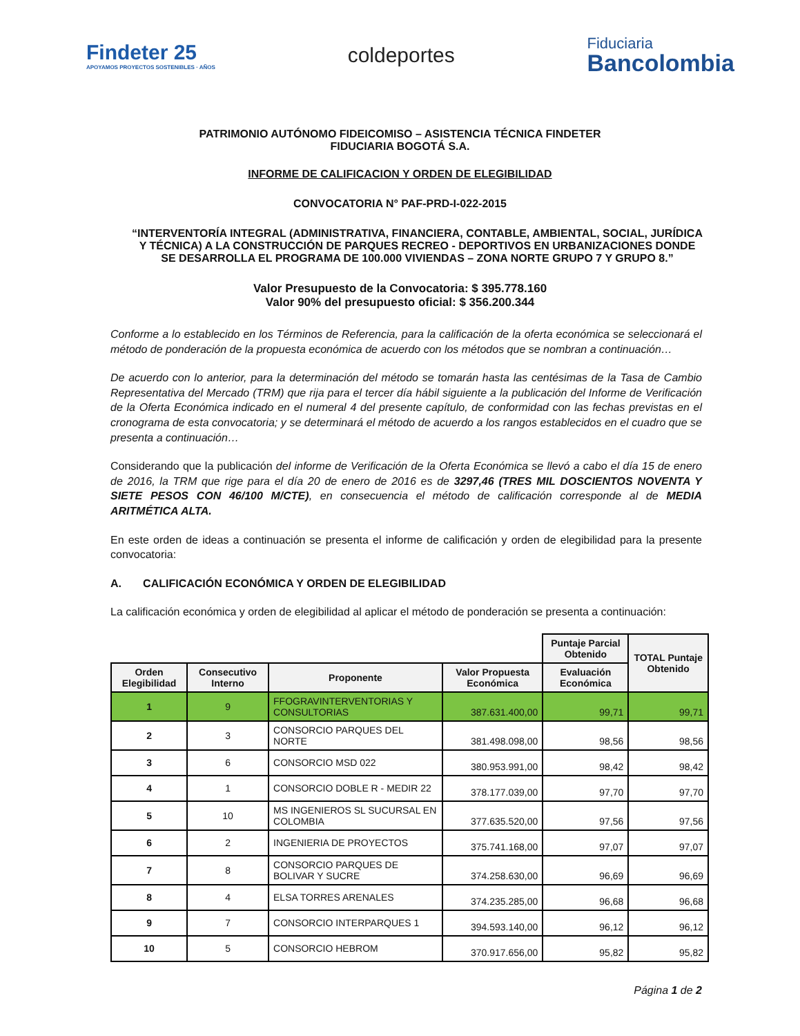Findeter 25
APOYAMOS PROYECTOS SOSTENIBLES · AÑOS
coldeportes
Fiduciaria
Bancolombia
PATRIMONIO AUTÓNOMO FIDEICOMISO – ASISTENCIA TÉCNICA FINDETER
FIDUCIARIA BOGOTÁ S.A.
INFORME DE CALIFICACION Y ORDEN DE ELEGIBILIDAD
CONVOCATORIA N° PAF-PRD-I-022-2015
“INTERVENTORÍA INTEGRAL (ADMINISTRATIVA, FINANCIERA, CONTABLE, AMBIENTAL, SOCIAL, JURÍDICA Y TÉCNICA) A LA CONSTRUCCIÓN DE PARQUES RECREO - DEPORTIVOS EN URBANIZACIONES DONDE SE DESARROLLA EL PROGRAMA DE 100.000 VIVIENDAS – ZONA NORTE GRUPO 7 Y GRUPO 8.”
Valor Presupuesto de la Convocatoria: $ 395.778.160
Valor 90% del presupuesto oficial: $ 356.200.344
Conforme a lo establecido en los Términos de Referencia, para la calificación de la oferta económica se seleccionará el método de ponderación de la propuesta económica de acuerdo con los métodos que se nombran a continuación…
De acuerdo con lo anterior, para la determinación del método se tomarán hasta las centésimas de la Tasa de Cambio Representativa del Mercado (TRM) que rija para el tercer día hábil siguiente a la publicación del Informe de Verificación de la Oferta Económica indicado en el numeral 4 del presente capítulo, de conformidad con las fechas previstas en el cronograma de esta convocatoria; y se determinará el método de acuerdo a los rangos establecidos en el cuadro que se presenta a continuación…
Considerando que la publicación del informe de Verificación de la Oferta Económica se llevó a cabo el día 15 de enero de 2016, la TRM que rige para el día 20 de enero de 2016 es de 3297,46 (TRES MIL DOSCIENTOS NOVENTA Y SIETE PESOS CON 46/100 M/CTE), en consecuencia el método de calificación corresponde al de MEDIA ARITMÉTICA ALTA.
En este orden de ideas a continuación se presenta el informe de calificación y orden de elegibilidad para la presente convocatoria:
A. CALIFICACIÓN ECONÓMICA Y ORDEN DE ELEGIBILIDAD
La calificación económica y orden de elegibilidad al aplicar el método de ponderación se presenta a continuación:
| | | | | Puntaje Parcial Obtenido | TOTAL Puntaje Obtenido |
| Orden Elegibilidad | Consecutivo Interno | Proponente | Valor Propuesta Económica | Evaluación Económica | |
| 1 | 9 | FFOGRAVINTERVENTORIAS Y CONSULTORIAS | 387.631.400,00 | 99,71 | 99,71 |
| 2 | 3 | CONSORCIO PARQUES DEL NORTE | 381.498.098,00 | 98,56 | 98,56 |
| 3 | 6 | CONSORCIO MSD 022 | 380.953.991,00 | 98,42 | 98,42 |
| 4 | 1 | CONSORCIO DOBLE R - MEDIR 22 | 378.177.039,00 | 97,70 | 97,70 |
| 5 | 10 | MS INGENIEROS SL SUCURSAL EN COLOMBIA | 377.635.520,00 | 97,56 | 97,56 |
| 6 | 2 | INGENIERIA DE PROYECTOS | 375.741.168,00 | 97,07 | 97,07 |
| 7 | 8 | CONSORCIO PARQUES DE BOLIVAR Y SUCRE | 374.258.630,00 | 96,69 | 96,69 |
| 8 | 4 | ELSA TORRES ARENALES | 374.235.285,00 | 96,68 | 96,68 |
| 9 | 7 | CONSORCIO INTERPARQUES 1 | 394.593.140,00 | 96,12 | 96,12 |
| 10 | 5 | CONSORCIO HEBROM | 370.917.656,00 | 95,82 | 95,82 |
Página 1 de 2